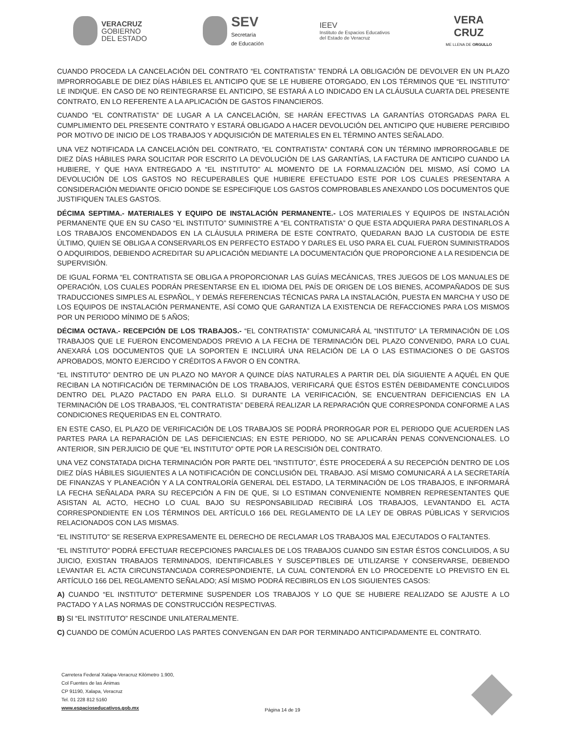VERACRUZ
GOBIERNO
DEL ESTADO
SEV
Secretaría
de Educación
IEEV
Instituto de Espacios Educativos
del Estado de Veracruz
VERA
CRUZ
ME LLENA DE ORGULLO
CUANDO PROCEDA LA CANCELACIÓN DEL CONTRATO “EL CONTRATISTA” TENDRÁ LA OBLIGACIÓN DE DEVOLVER EN UN PLAZO IMPRORROGABLE DE DIEZ DÍAS HÁBILES EL ANTICIPO QUE SE LE HUBIERE OTORGADO, EN LOS TÉRMINOS QUE “EL INSTITUTO” LE INDIQUE. EN CASO DE NO REINTEGRARSE EL ANTICIPO, SE ESTARÁ A LO INDICADO EN LA CLÁUSULA CUARTA DEL PRESENTE CONTRATO, EN LO REFERENTE A LA APLICACIÓN DE GASTOS FINANCIEROS.
CUANDO “EL CONTRATISTA” DE LUGAR A LA CANCELACIÓN, SE HARÁN EFECTIVAS LA GARANTÍAS OTORGADAS PARA EL CUMPLIMIENTO DEL PRESENTE CONTRATO Y ESTARÁ OBLIGADO A HACER DEVOLUCIÓN DEL ANTICIPO QUE HUBIERE PERCIBIDO POR MOTIVO DE INICIO DE LOS TRABAJOS Y ADQUISICIÓN DE MATERIALES EN EL TÉRMINO ANTES SEÑALADO.
UNA VEZ NOTIFICADA LA CANCELACIÓN DEL CONTRATO, “EL CONTRATISTA” CONTARÁ CON UN TÉRMINO IMPRORROGABLE DE DIEZ DÍAS HÁBILES PARA SOLICITAR POR ESCRITO LA DEVOLUCIÓN DE LAS GARANTÍAS, LA FACTURA DE ANTICIPO CUANDO LA HUBIERE, Y QUE HAYA ENTREGADO A “EL INSTITUTO” AL MOMENTO DE LA FORMALIZACIÓN DEL MISMO, ASÍ COMO LA DEVOLUCIÓN DE LOS GASTOS NO RECUPERABLES QUE HUBIERE EFECTUADO ESTE POR LOS CUALES PRESENTARA A CONSIDERACIÓN MEDIANTE OFICIO DONDE SE ESPECIFIQUE LOS GASTOS COMPROBABLES ANEXANDO LOS DOCUMENTOS QUE JUSTIFIQUEN TALES GASTOS.
DÉCIMA SEPTIMA.- MATERIALES Y EQUIPO DE INSTALACIÓN PERMANENTE.- LOS MATERIALES Y EQUIPOS DE INSTALACIÓN PERMANENTE QUE EN SU CASO “EL INSTITUTO” SUMINISTRE A “EL CONTRATISTA” O QUE ESTA ADQUIERA PARA DESTINARLOS A LOS TRABAJOS ENCOMENDADOS EN LA CLÁUSULA PRIMERA DE ESTE CONTRATO, QUEDARAN BAJO LA CUSTODIA DE ESTE ÚLTIMO, QUIEN SE OBLIGA A CONSERVARLOS EN PERFECTO ESTADO Y DARLES EL USO PARA EL CUAL FUERON SUMINISTRADOS O ADQUIRIDOS, DEBIENDO ACREDITAR SU APLICACIÓN MEDIANTE LA DOCUMENTACIÓN QUE PROPORCIONE A LA RESIDENCIA DE SUPERVISIÓN.
DE IGUAL FORMA “EL CONTRATISTA SE OBLIGA A PROPORCIONAR LAS GUÍAS MECÁNICAS, TRES JUEGOS DE LOS MANUALES DE OPERACIÓN, LOS CUALES PODRÁN PRESENTARSE EN EL IDIOMA DEL PAÍS DE ORIGEN DE LOS BIENES, ACOMPAÑADOS DE SUS TRADUCCIONES SIMPLES AL ESPAÑOL, Y DEMÁS REFERENCIAS TÉCNICAS PARA LA INSTALACIÓN, PUESTA EN MARCHA Y USO DE LOS EQUIPOS DE INSTALACIÓN PERMANENTE, ASÍ COMO QUE GARANTIZA LA EXISTENCIA DE REFACCIONES PARA LOS MISMOS POR UN PERIODO MÍNIMO DE 5 AÑOS;
DÉCIMA OCTAVA.- RECEPCIÓN DE LOS TRABAJOS.- “EL CONTRATISTA” COMUNICARÁ AL “INSTITUTO” LA TERMINACIÓN DE LOS TRABAJOS QUE LE FUERON ENCOMENDADOS PREVIO A LA FECHA DE TERMINACIÓN DEL PLAZO CONVENIDO, PARA LO CUAL ANEXARÁ LOS DOCUMENTOS QUE LA SOPORTEN E INCLUIRÁ UNA RELACIÓN DE LA O LAS ESTIMACIONES O DE GASTOS APROBADOS, MONTO EJERCIDO Y CRÉDITOS A FAVOR O EN CONTRA.
“EL INSTITUTO” DENTRO DE UN PLAZO NO MAYOR A QUINCE DÍAS NATURALES A PARTIR DEL DÍA SIGUIENTE A AQUÉL EN QUE RECIBAN LA NOTIFICACIÓN DE TERMINACIÓN DE LOS TRABAJOS, VERIFICARÁ QUE ÉSTOS ESTÉN DEBIDAMENTE CONCLUIDOS DENTRO DEL PLAZO PACTADO EN PARA ELLO. SI DURANTE LA VERIFICACIÓN, SE ENCUENTRAN DEFICIENCIAS EN LA TERMINACIÓN DE LOS TRABAJOS, “EL CONTRATISTA” DEBERÁ REALIZAR LA REPARACIÓN QUE CORRESPONDA CONFORME A LAS CONDICIONES REQUERIDAS EN EL CONTRATO.
EN ESTE CASO, EL PLAZO DE VERIFICACIÓN DE LOS TRABAJOS SE PODRÁ PRORROGAR POR EL PERIODO QUE ACUERDEN LAS PARTES PARA LA REPARACIÓN DE LAS DEFICIENCIAS; EN ESTE PERIODO, NO SE APLICARÁN PENAS CONVENCIONALES. LO ANTERIOR, SIN PERJUICIO DE QUE “EL INSTITUTO” OPTE POR LA RESCISIÓN DEL CONTRATO.
UNA VEZ CONSTATADA DICHA TERMINACIÓN POR PARTE DEL “INSTITUTO”, ÉSTE PROCEDERÁ A SU RECEPCIÓN DENTRO DE LOS DIEZ DÍAS HÁBILES SIGUIENTES A LA NOTIFICACIÓN DE CONCLUSIÓN DEL TRABAJO. ASÍ MISMO COMUNICARÁ A LA SECRETARÍA DE FINANZAS Y PLANEACIÓN Y A LA CONTRALORÍA GENERAL DEL ESTADO, LA TERMINACIÓN DE LOS TRABAJOS, E INFORMARÁ LA FECHA SEÑALADA PARA SU RECEPCIÓN A FIN DE QUE, SI LO ESTIMAN CONVENIENTE NOMBREN REPRESENTANTES QUE ASISTAN AL ACTO, HECHO LO CUAL BAJO SU RESPONSABILIDAD RECIBIRÁ LOS TRABAJOS, LEVANTANDO EL ACTA CORRESPONDIENTE EN LOS TÉRMINOS DEL ARTÍCULO 166 DEL REGLAMENTO DE LA LEY DE OBRAS PÚBLICAS Y SERVICIOS RELACIONADOS CON LAS MISMAS.
“EL INSTITUTO” SE RESERVA EXPRESAMENTE EL DERECHO DE RECLAMAR LOS TRABAJOS MAL EJECUTADOS O FALTANTES.
“EL INSTITUTO” PODRÁ EFECTUAR RECEPCIONES PARCIALES DE LOS TRABAJOS CUANDO SIN ESTAR ÉSTOS CONCLUIDOS, A SU JUICIO, EXISTAN TRABAJOS TERMINADOS, IDENTIFICABLES Y SUSCEPTIBLES DE UTILIZARSE Y CONSERVARSE, DEBIENDO LEVANTAR EL ACTA CIRCUNSTANCIADA CORRESPONDIENTE, LA CUAL CONTENDRÁ EN LO PROCEDENTE LO PREVISTO EN EL ARTÍCULO 166 DEL REGLAMENTO SEÑALADO; ASÍ MISMO PODRÁ RECIBIRLOS EN LOS SIGUIENTES CASOS:
A) CUANDO “EL INSTITUTO” DETERMINE SUSPENDER LOS TRABAJOS Y LO QUE SE HUBIERE REALIZADO SE AJUSTE A LO PACTADO Y A LAS NORMAS DE CONSTRUCCIÓN RESPECTIVAS.
B) SI “EL INSTITUTO” RESCINDE UNILATERALMENTE.
C) CUANDO DE COMÚN ACUERDO LAS PARTES CONVENGAN EN DAR POR TERMINADO ANTICIPADAMENTE EL CONTRATO.
Carretera Federal Xalapa-Veracruz Kilómetro 1.900,
Col Fuentes de las Ánimas
CP 91190, Xalapa, Veracruz
Tel. 01 228 812 5160
www.espacioseducativos.gob.mx
Página 14 de 19